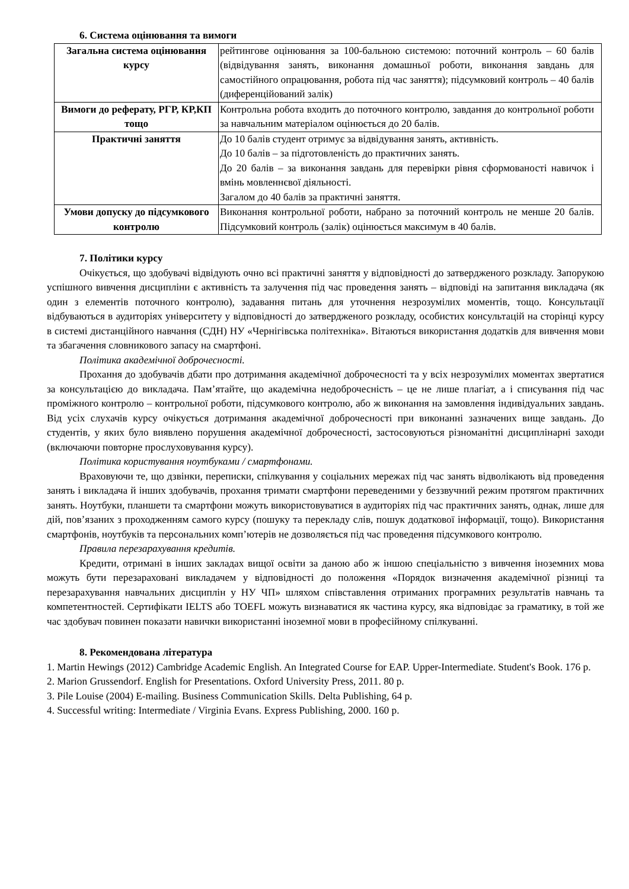6. Система оцінювання та вимоги
| Загальна система оцінювання курсу | рейтингове оцінювання за 100-бальною системою: поточний контроль – 60 балів (відвідування занять, виконання домашньої роботи, виконання завдань для самостійного опрацювання, робота під час заняття); підсумковий контроль – 40 балів (диференційований залік) |
| Вимоги до реферату, РГР, КР,КП тощо | Контрольна робота входить до поточного контролю, завдання до контрольної роботи за навчальним матеріалом оцінюється до 20 балів. |
| Практичні заняття | До 10 балів студент отримує за відвідування занять, активність. До 10 балів – за підготовленість до практичних занять. До 20 балів – за виконання завдань для перевірки рівня сформованості навичок і вмінь мовленнєвої діяльності. Загалом до 40 балів за практичні заняття. |
| Умови допуску до підсумкового контролю | Виконання контрольної роботи, набрано за поточний контроль не менше 20 балів. Підсумковий контроль (залік) оцінюється максимум в 40 балів. |
7. Політики курсу
Очікується, що здобувачі відвідують очно всі практичні заняття у відповідності до затвердженого розкладу. Запорукою успішного вивчення дисципліни є активність та залучення під час проведення занять – відповіді на запитання викладача (як один з елементів поточного контролю), задавання питань для уточнення незрозумілих моментів, тощо. Консультації відбуваються в аудиторіях університету у відповідності до затвердженого розкладу, особистих консультацій на сторінці курсу в системі дистанційного навчання (СДН) НУ «Чернігівська політехніка». Вітаються використання додатків для вивчення мови та збагачення словникового запасу на смартфоні.
Політика академічної доброчесності.
Прохання до здобувачів дбати про дотримання академічної доброчесності та у всіх незрозумілих моментах звертатися за консультацією до викладача. Пам’ятайте, що академічна недоброчесність – це не лише плагіат, а і списування під час проміжного контролю – контрольної роботи, підсумкового контролю, або ж виконання на замовлення індивідуальних завдань. Від усіх слухачів курсу очікується дотримання академічної доброчесності при виконанні зазначених вище завдань. До студентів, у яких було виявлено порушення академічної доброчесності, застосовуються різноманітні дисциплінарні заходи (включаючи повторне прослуховування курсу).
Політика користування ноутбуками / смартфонами.
Враховуючи те, що дзвінки, переписки, спілкування у соціальних мережах під час занять відволікають від проведення занять і викладача й інших здобувачів, прохання тримати смартфони переведеними у беззвучний режим протягом практичних занять. Ноутбуки, планшети та смартфони можуть використовуватися в аудиторіях під час практичних занять, однак, лише для дій, пов’язаних з проходженням самого курсу (пошуку та перекладу слів, пошук додаткової інформації, тощо). Використання смартфонів, ноутбуків та персональних комп’ютерів не дозволяється під час проведення підсумкового контролю.
Правила перезарахування кредитів.
Кредити, отримані в інших закладах вищої освіти за даною або ж іншою спеціальністю з вивчення іноземних мова можуть бути перезараховані викладачем у відповідності до положення «Порядок визначення академічної різниці та перезарахування навчальних дисциплін у НУ ЧП» шляхом співставлення отриманих програмних результатів навчань та компетентностей. Сертифікати IELTS або TOEFL можуть визнаватися як частина курсу, яка відповідає за граматику, в той же час здобувач повинен показати навички використанні іноземної мови в професійному спілкуванні.
8. Рекомендована література
1. Martin Hewings (2012) Cambridge Academic English. An Integrated Course for EAP. Upper-Intermediate. Student's Book. 176 p.
2. Marion Grussendorf. English for Presentations. Oxford University Press, 2011. 80 p.
3. Pile Louise (2004) E-mailing. Business Communication Skills. Delta Publishing, 64 p.
4. Successful writing: Intermediate / Virginia Evans. Express Publishing, 2000. 160 p.